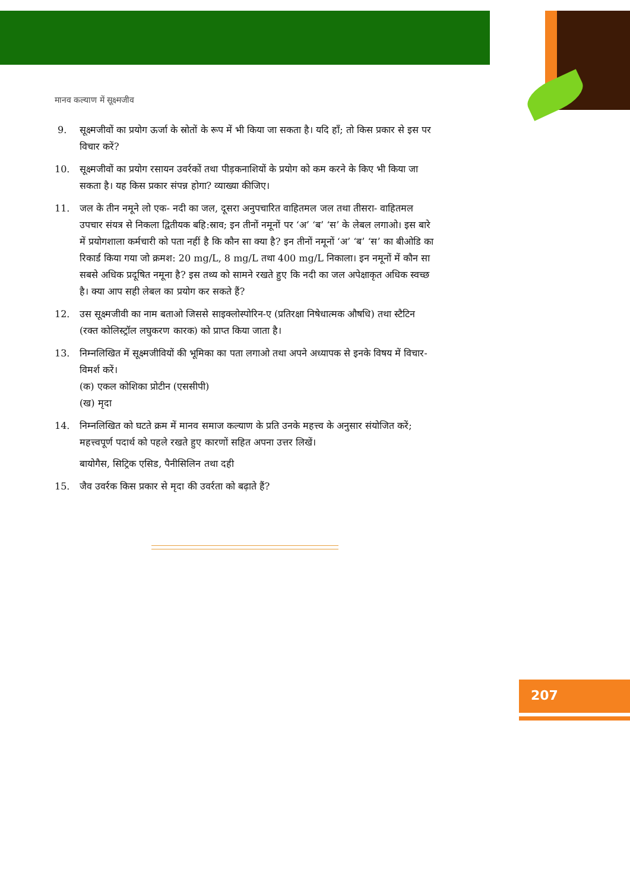मानव कल्याण में सूक्ष्मजीव
9. सूक्ष्मजीवों का प्रयोग ऊर्जा के स्रोतों के रूप में भी किया जा सकता है। यदि हाँ; तो किस प्रकार से इस पर विचार करें?
10. सूक्ष्मजीवों का प्रयोग रसायन उवर्रकों तथा पीड़कनाशियों के प्रयोग को कम करने के किए भी किया जा सकता है। यह किस प्रकार संपन्न होगा? व्याख्या कीजिए।
11. जल के तीन नमूने लो एक- नदी का जल, दूसरा अनुपचारित वाहितमल जल तथा तीसरा- वाहितमल उपचार संयत्र से निकला द्वितीयक बहि:स्राव; इन तीनों नमूनों पर ‘अ’ ‘ब’ ‘स’ के लेबल लगाओ। इस बारे में प्रयोगशाला कर्मचारी को पता नहीं है कि कौन सा क्या है? इन तीनों नमूनों ‘अ’ ‘ब’ ‘स’ का बीओडि का रिकार्ड किया गया जो क्रमश: 20 mg/L, 8 mg/L तथा 400 mg/L निकाला। इन नमूनों में कौन सा सबसे अधिक प्रदूषित नमूना है? इस तथ्य को सामने रखते हुए कि नदी का जल अपेक्षाकृत अधिक स्वच्छ है। क्या आप सही लेबल का प्रयोग कर सकते हैं?
12. उस सूक्ष्मजीवी का नाम बताओ जिससे साइक्लोस्पोरिन-ए (प्रतिरक्षा निषेधात्मक औषधि) तथा स्टैटिन (रक्त कोलिस्ट्रॉल लघुकरण कारक) को प्राप्त किया जाता है।
13. निम्नलिखित में सूक्ष्मजीवियों की भूमिका का पता लगाओ तथा अपने अध्यापक से इनके विषय में विचार-विमर्श करें।
(क) एकल कोशिका प्रोटीन (एससीपी)
(ख) मृदा
14. निम्नलिखित को घटते क्रम में मानव समाज कल्याण के प्रति उनके महत्त्व के अनुसार संयोजित करें; महत्त्वपूर्ण पदार्थ को पहले रखते हुए कारणों सहित अपना उत्तर लिखें।
बायोगैस, सिट्रिक एसिड, पैनीसिलिन तथा दही
15. जैव उवर्रक किस प्रकार से मृदा की उवर्रता को बढ़ाते हैं?
207